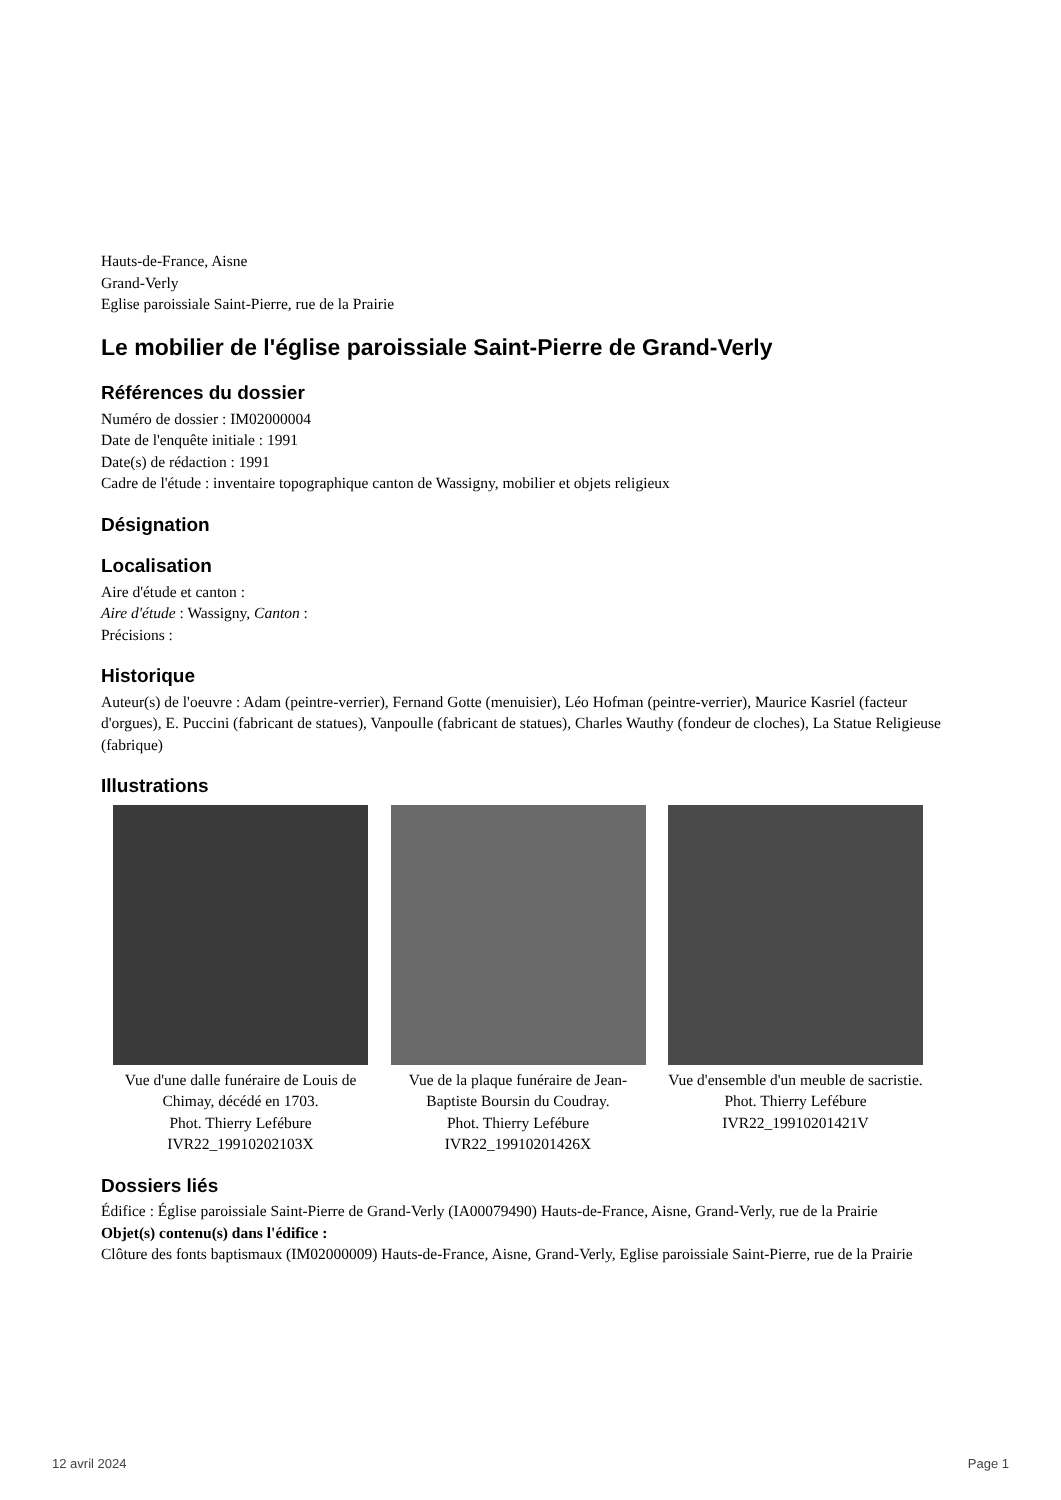Hauts-de-France, Aisne
Grand-Verly
Eglise paroissiale Saint-Pierre, rue de la Prairie
Le mobilier de l'église paroissiale Saint-Pierre de Grand-Verly
Références du dossier
Numéro de dossier : IM02000004
Date de l'enquête initiale : 1991
Date(s) de rédaction : 1991
Cadre de l'étude : inventaire topographique canton de Wassigny, mobilier et objets religieux
Désignation
Localisation
Aire d'étude et canton :
Aire d'étude : Wassigny, Canton :
Précisions :
Historique
Auteur(s) de l'oeuvre : Adam (peintre-verrier), Fernand Gotte (menuisier), Léo Hofman (peintre-verrier), Maurice Kasriel (facteur d'orgues), E. Puccini (fabricant de statues), Vanpoulle (fabricant de statues), Charles Wauthy (fondeur de cloches), La Statue Religieuse (fabrique)
Illustrations
Vue d'une dalle funéraire de Louis de Chimay, décédé en 1703.
Phot. Thierry Lefébure
IVR22_19910202103X
Vue de la plaque funéraire de Jean-Baptiste Boursin du Coudray.
Phot. Thierry Lefébure
IVR22_19910201426X
Vue d'ensemble d'un meuble de sacristie.
Phot. Thierry Lefébure
IVR22_19910201421V
Dossiers liés
Édifice : Église paroissiale Saint-Pierre de Grand-Verly (IA00079490) Hauts-de-France, Aisne, Grand-Verly, rue de la Prairie
Objet(s) contenu(s) dans l'édifice :
Clôture des fonts baptismaux (IM02000009) Hauts-de-France, Aisne, Grand-Verly, Eglise paroissiale Saint-Pierre, rue de la Prairie
12 avril 2024 Page 1